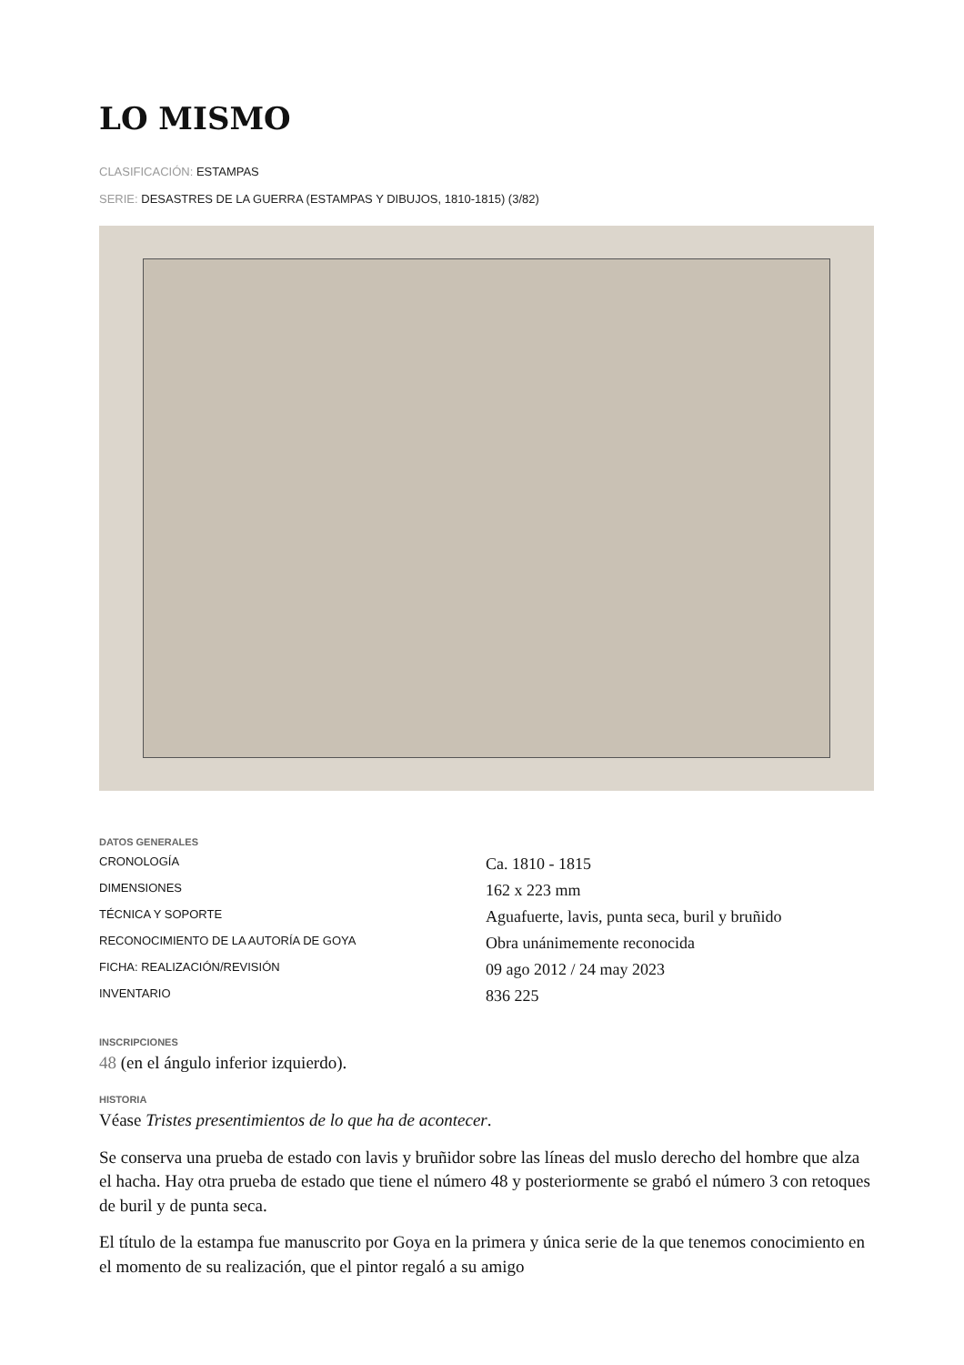LO MISMO
CLASIFICACIÓN: ESTAMPAS
SERIE: DESASTRES DE LA GUERRA (ESTAMPAS Y DIBUJOS, 1810-1815) (3/82)
DATOS GENERALES
| CRONOLOGÍA | Ca. 1810 - 1815 |
| DIMENSIONES | 162 x 223 mm |
| TÉCNICA Y SOPORTE | Aguafuerte, lavis, punta seca, buril y bruñido |
| RECONOCIMIENTO DE LA AUTORÍA DE GOYA | Obra unánimemente reconocida |
| FICHA: REALIZACIÓN/REVISIÓN | 09 ago 2012 / 24 may 2023 |
| INVENTARIO | 836 225 |
INSCRIPCIONES
48 (en el ángulo inferior izquierdo).
HISTORIA
Véase Tristes presentimientos de lo que ha de acontecer.
Se conserva una prueba de estado con lavis y bruñidor sobre las líneas del muslo derecho del hombre que alza el hacha. Hay otra prueba de estado que tiene el número 48 y posteriormente se grabó el número 3 con retoques de buril y de punta seca.
El título de la estampa fue manuscrito por Goya en la primera y única serie de la que tenemos conocimiento en el momento de su realización, que el pintor regaló a su amigo